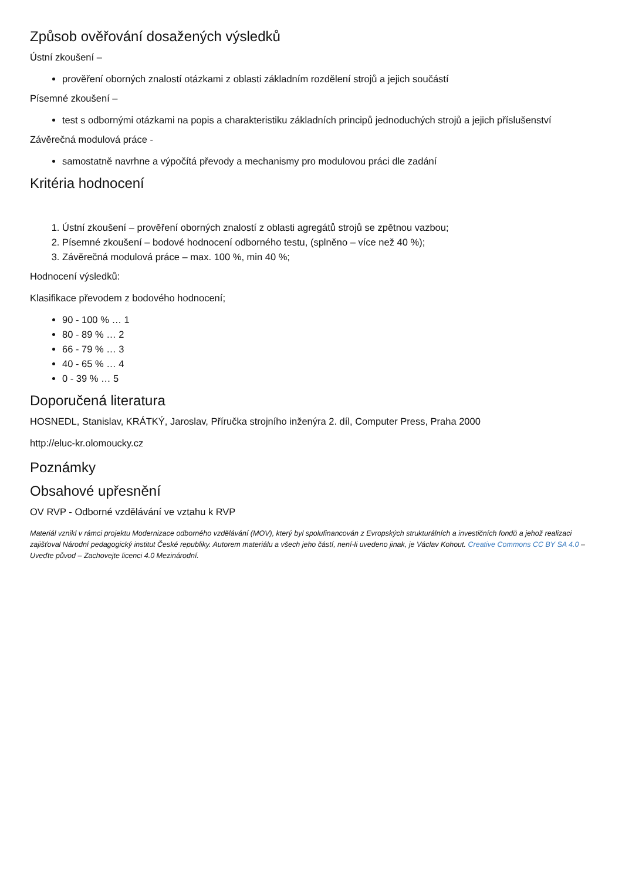Způsob ověřování dosažených výsledků
Ústní zkoušení –
prověření oborných znalostí otázkami z oblasti základním rozdělení strojů a jejich součástí
Písemné zkoušení –
test s odbornými otázkami na popis a charakteristiku základních principů jednoduchých strojů a jejich příslušenství
Závěrečná modulová práce -
samostatně navrhne a výpočítá převody a mechanismy pro modulovou práci dle zadání
Kritéria hodnocení
1. Ústní zkoušení – prověření oborných znalostí z oblasti agregátů strojů se zpětnou vazbou;
2. Písemné zkoušení – bodové hodnocení odborného testu, (splněno – více než 40 %);
3. Závěrečná modulová práce – max. 100 %, min 40 %;
Hodnocení výsledků:
Klasifikace převodem z bodového hodnocení;
90 - 100 % … 1
80 - 89 % … 2
66 - 79 % … 3
40 - 65 % … 4
0 - 39 % … 5
Doporučená literatura
HOSNEDL, Stanislav, KRÁTKÝ, Jaroslav, Příručka strojního inženýra 2. díl, Computer Press, Praha 2000
http://eluc-kr.olomoucky.cz
Poznámky
Obsahové upřesnění
OV RVP - Odborné vzdělávání ve vztahu k RVP
Materiál vznikl v rámci projektu Modernizace odborného vzdělávání (MOV), který byl spolufinancován z Evropských strukturálních a investičních fondů a jehož realizaci zajišťoval Národní pedagogický institut České republiky. Autorem materiálu a všech jeho částí, není-li uvedeno jinak, je Václav Kohout. Creative Commons CC BY SA 4.0 – Uveďte původ – Zachovejte licenci 4.0 Mezinárodní.